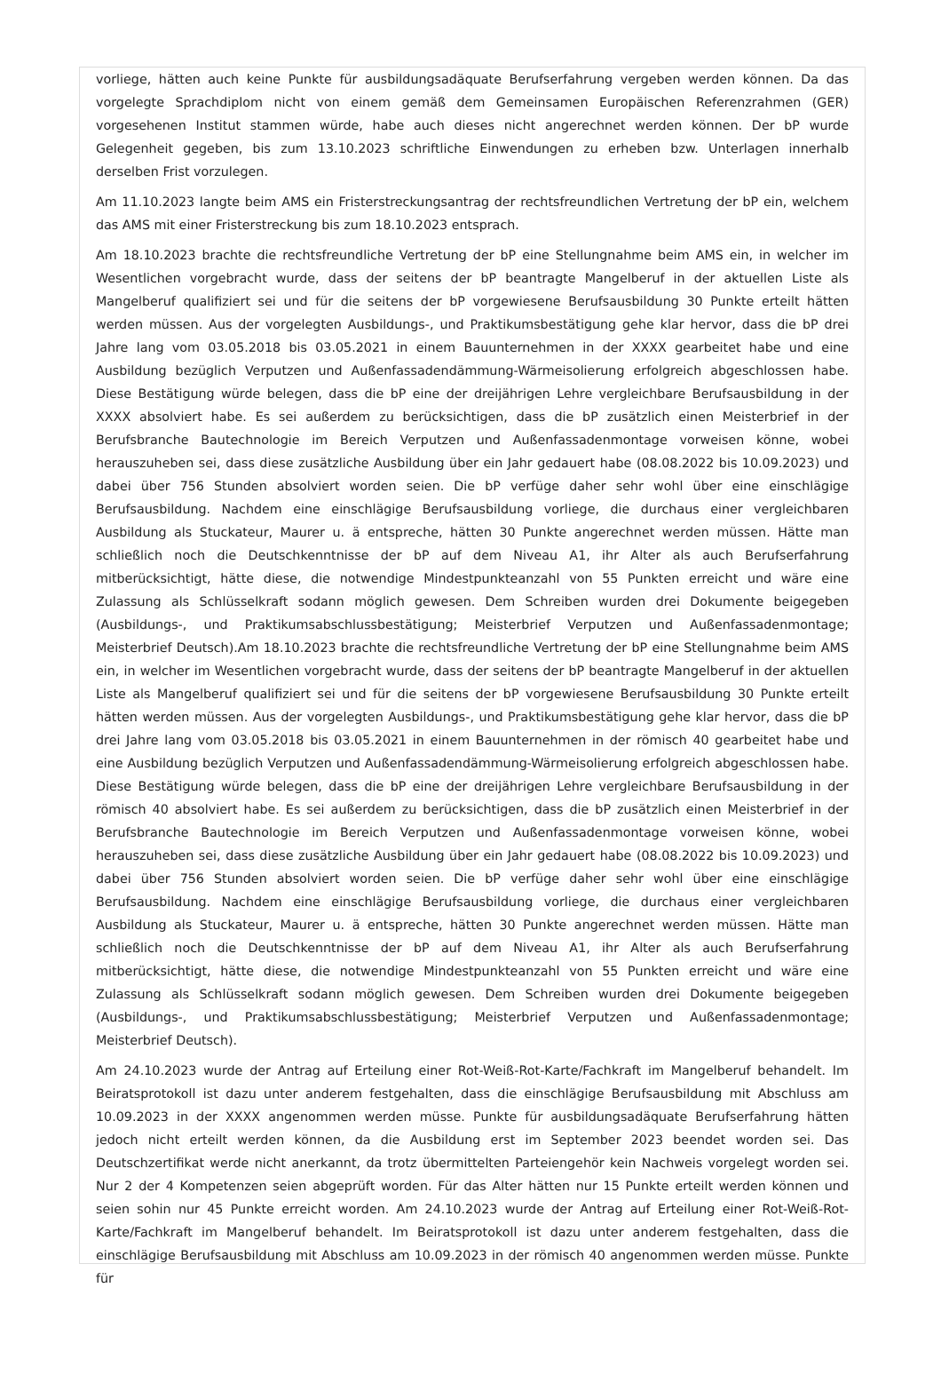vorliege, hätten auch keine Punkte für ausbildungsadäquate Berufserfahrung vergeben werden können. Da das vorgelegte Sprachdiplom nicht von einem gemäß dem Gemeinsamen Europäischen Referenzrahmen (GER) vorgesehenen Institut stammen würde, habe auch dieses nicht angerechnet werden können. Der bP wurde Gelegenheit gegeben, bis zum 13.10.2023 schriftliche Einwendungen zu erheben bzw. Unterlagen innerhalb derselben Frist vorzulegen.
Am 11.10.2023 langte beim AMS ein Fristerstreckungsantrag der rechtsfreundlichen Vertretung der bP ein, welchem das AMS mit einer Fristerstreckung bis zum 18.10.2023 entsprach.
Am 18.10.2023 brachte die rechtsfreundliche Vertretung der bP eine Stellungnahme beim AMS ein, in welcher im Wesentlichen vorgebracht wurde, dass der seitens der bP beantragte Mangelberuf in der aktuellen Liste als Mangelberuf qualifiziert sei und für die seitens der bP vorgewiesene Berufsausbildung 30 Punkte erteilt hätten werden müssen. Aus der vorgelegten Ausbildungs-, und Praktikumsbestätigung gehe klar hervor, dass die bP drei Jahre lang vom 03.05.2018 bis 03.05.2021 in einem Bauunternehmen in der XXXX gearbeitet habe und eine Ausbildung bezüglich Verputzen und Außenfassadendämmung-Wärmeisolierung erfolgreich abgeschlossen habe. Diese Bestätigung würde belegen, dass die bP eine der dreijährigen Lehre vergleichbare Berufsausbildung in der XXXX absolviert habe. Es sei außerdem zu berücksichtigen, dass die bP zusätzlich einen Meisterbrief in der Berufsbranche Bautechnologie im Bereich Verputzen und Außenfassadenmontage vorweisen könne, wobei herauszuheben sei, dass diese zusätzliche Ausbildung über ein Jahr gedauert habe (08.08.2022 bis 10.09.2023) und dabei über 756 Stunden absolviert worden seien. Die bP verfüge daher sehr wohl über eine einschlägige Berufsausbildung. Nachdem eine einschlägige Berufsausbildung vorliege, die durchaus einer vergleichbaren Ausbildung als Stuckateur, Maurer u. ä entspreche, hätten 30 Punkte angerechnet werden müssen. Hätte man schließlich noch die Deutschkenntnisse der bP auf dem Niveau A1, ihr Alter als auch Berufserfahrung mitberücksichtigt, hätte diese, die notwendige Mindestpunkteanzahl von 55 Punkten erreicht und wäre eine Zulassung als Schlüsselkraft sodann möglich gewesen. Dem Schreiben wurden drei Dokumente beigegeben (Ausbildungs-, und Praktikumsabschlussbestätigung; Meisterbrief Verputzen und Außenfassadenmontage; Meisterbrief Deutsch).Am 18.10.2023 brachte die rechtsfreundliche Vertretung der bP eine Stellungnahme beim AMS ein, in welcher im Wesentlichen vorgebracht wurde, dass der seitens der bP beantragte Mangelberuf in der aktuellen Liste als Mangelberuf qualifiziert sei und für die seitens der bP vorgewiesene Berufsausbildung 30 Punkte erteilt hätten werden müssen. Aus der vorgelegten Ausbildungs-, und Praktikumsbestätigung gehe klar hervor, dass die bP drei Jahre lang vom 03.05.2018 bis 03.05.2021 in einem Bauunternehmen in der römisch 40 gearbeitet habe und eine Ausbildung bezüglich Verputzen und Außenfassadendämmung-Wärmeisolierung erfolgreich abgeschlossen habe. Diese Bestätigung würde belegen, dass die bP eine der dreijährigen Lehre vergleichbare Berufsausbildung in der römisch 40 absolviert habe. Es sei außerdem zu berücksichtigen, dass die bP zusätzlich einen Meisterbrief in der Berufsbranche Bautechnologie im Bereich Verputzen und Außenfassadenmontage vorweisen könne, wobei herauszuheben sei, dass diese zusätzliche Ausbildung über ein Jahr gedauert habe (08.08.2022 bis 10.09.2023) und dabei über 756 Stunden absolviert worden seien. Die bP verfüge daher sehr wohl über eine einschlägige Berufsausbildung. Nachdem eine einschlägige Berufsausbildung vorliege, die durchaus einer vergleichbaren Ausbildung als Stuckateur, Maurer u. ä entspreche, hätten 30 Punkte angerechnet werden müssen. Hätte man schließlich noch die Deutschkenntnisse der bP auf dem Niveau A1, ihr Alter als auch Berufserfahrung mitberücksichtigt, hätte diese, die notwendige Mindestpunkteanzahl von 55 Punkten erreicht und wäre eine Zulassung als Schlüsselkraft sodann möglich gewesen. Dem Schreiben wurden drei Dokumente beigegeben (Ausbildungs-, und Praktikumsabschlussbestätigung; Meisterbrief Verputzen und Außenfassadenmontage; Meisterbrief Deutsch).
Am 24.10.2023 wurde der Antrag auf Erteilung einer Rot-Weiß-Rot-Karte/Fachkraft im Mangelberuf behandelt. Im Beiratsprotokoll ist dazu unter anderem festgehalten, dass die einschlägige Berufsausbildung mit Abschluss am 10.09.2023 in der XXXX angenommen werden müsse. Punkte für ausbildungsadäquate Berufserfahrung hätten jedoch nicht erteilt werden können, da die Ausbildung erst im September 2023 beendet worden sei. Das Deutschzertifikat werde nicht anerkannt, da trotz übermittelten Parteiengehör kein Nachweis vorgelegt worden sei. Nur 2 der 4 Kompetenzen seien abgeprüft worden. Für das Alter hätten nur 15 Punkte erteilt werden können und seien sohin nur 45 Punkte erreicht worden. Am 24.10.2023 wurde der Antrag auf Erteilung einer Rot-Weiß-Rot-Karte/Fachkraft im Mangelberuf behandelt. Im Beiratsprotokoll ist dazu unter anderem festgehalten, dass die einschlägige Berufsausbildung mit Abschluss am 10.09.2023 in der römisch 40 angenommen werden müsse. Punkte für